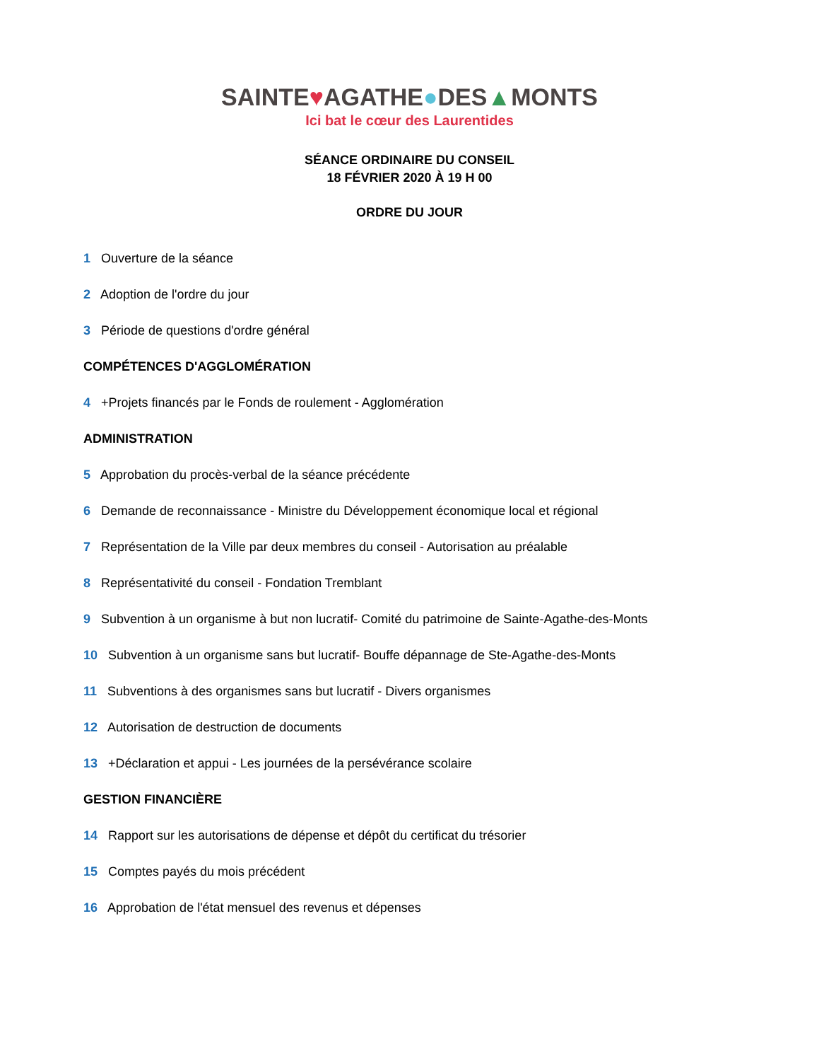SAINTE♥AGATHE●DES▲MONTS
Ici bat le cœur des Laurentides
SÉANCE ORDINAIRE DU CONSEIL
18 FÉVRIER 2020 À 19 H 00
ORDRE DU JOUR
1 Ouverture de la séance
2 Adoption de l'ordre du jour
3 Période de questions d'ordre général
COMPÉTENCES D'AGGLOMÉRATION
4 +Projets financés par le Fonds de roulement - Agglomération
ADMINISTRATION
5 Approbation du procès-verbal de la séance précédente
6 Demande de reconnaissance - Ministre du Développement économique local et régional
7 Représentation de la Ville par deux membres du conseil - Autorisation au préalable
8 Représentativité du conseil - Fondation Tremblant
9 Subvention à un organisme à but non lucratif- Comité du patrimoine de Sainte-Agathe-des-Monts
10 Subvention à un organisme sans but lucratif- Bouffe dépannage de Ste-Agathe-des-Monts
11 Subventions à des organismes sans but lucratif - Divers organismes
12 Autorisation de destruction de documents
13 +Déclaration et appui - Les journées de la persévérance scolaire
GESTION FINANCIÈRE
14 Rapport sur les autorisations de dépense et dépôt du certificat du trésorier
15 Comptes payés du mois précédent
16 Approbation de l'état mensuel des revenus et dépenses